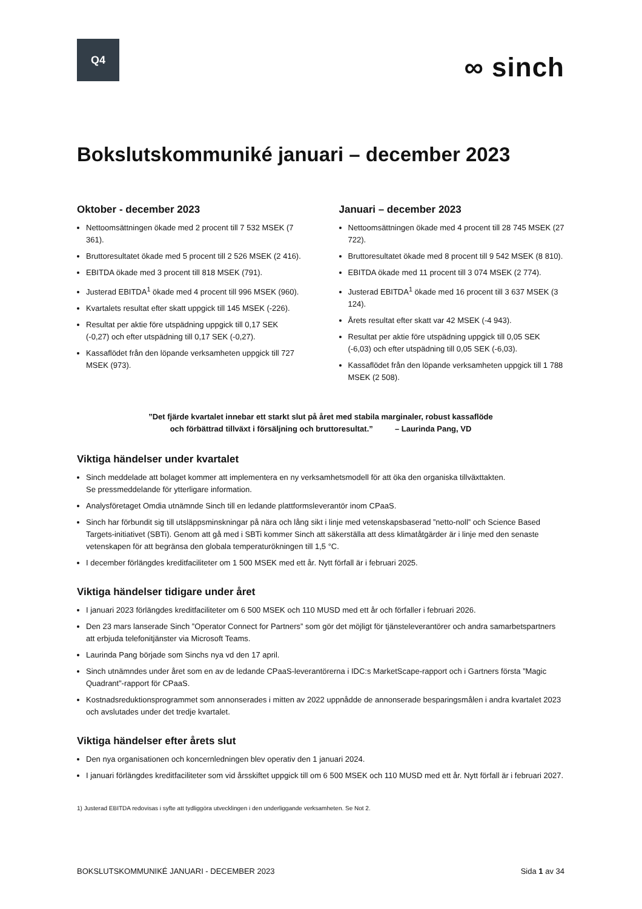Q4
∞ sinch
Bokslutskommuniké januari – december 2023
Oktober - december 2023
Nettoomsättningen ökade med 2 procent till 7 532 MSEK (7 361).
Bruttoresultatet ökade med 5 procent till 2 526 MSEK (2 416).
EBITDA ökade med 3 procent till 818 MSEK (791).
Justerad EBITDA<sup>1</sup> ökade med 4 procent till 996 MSEK (960).
Kvartalets resultat efter skatt uppgick till 145 MSEK (-226).
Resultat per aktie före utspädning uppgick till 0,17 SEK (-0,27) och efter utspädning till 0,17 SEK (-0,27).
Kassaflödet från den löpande verksamheten uppgick till 727 MSEK (973).
Januari – december 2023
Nettoomsättningen ökade med 4 procent till 28 745 MSEK (27 722).
Bruttoresultatet ökade med 8 procent till 9 542 MSEK (8 810).
EBITDA ökade med 11 procent till 3 074 MSEK (2 774).
Justerad EBITDA<sup>1</sup> ökade med 16 procent till 3 637 MSEK (3 124).
Årets resultat efter skatt var 42 MSEK (-4 943).
Resultat per aktie före utspädning uppgick till 0,05 SEK (-6,03) och efter utspädning till 0,05 SEK (-6,03).
Kassaflödet från den löpande verksamheten uppgick till 1 788 MSEK (2 508).
”Det fjärde kvartalet innebar ett starkt slut på året med stabila marginaler, robust kassaflöde
och förbättrad tillväxt i försäljning och bruttoresultat.” – Laurinda Pang, VD
Viktiga händelser under kvartalet
Sinch meddelade att bolaget kommer att implementera en ny verksamhetsmodell för att öka den organiska tillväxttakten.
Se pressmeddelande för ytterligare information.
Analysföretaget Omdia utnämnde Sinch till en ledande plattformsleverantör inom CPaaS.
Sinch har förbundit sig till utsläppsminskningar på nära och lång sikt i linje med vetenskapsbaserad ”netto-noll” och Science Based Targets-initiativet (SBTi). Genom att gå med i SBTi kommer Sinch att säkerställa att dess klimatåtgärder är i linje med den senaste vetenskapen för att begränsa den globala temperaturökningen till 1,5 °C.
I december förlängdes kreditfaciliteter om 1 500 MSEK med ett år. Nytt förfall är i februari 2025.
Viktiga händelser tidigare under året
I januari 2023 förlängdes kreditfaciliteter om 6 500 MSEK och 110 MUSD med ett år och förfaller i februari 2026.
Den 23 mars lanserade Sinch ”Operator Connect for Partners” som gör det möjligt för tjänsteleverantörer och andra samarbetspartners att erbjuda telefonitjänster via Microsoft Teams.
Laurinda Pang började som Sinchs nya vd den 17 april.
Sinch utnämndes under året som en av de ledande CPaaS-leverantörerna i IDC:s MarketScape-rapport och i Gartners första ”Magic Quadrant”-rapport för CPaaS.
Kostnadsreduktionsprogrammet som annonserades i mitten av 2022 uppnådde de annonserade besparingsmålen i andra kvartalet 2023 och avslutades under det tredje kvartalet.
Viktiga händelser efter årets slut
Den nya organisationen och koncernledningen blev operativ den 1 januari 2024.
I januari förlängdes kreditfaciliteter som vid årsskiftet uppgick till om 6 500 MSEK och 110 MUSD med ett år. Nytt förfall är i februari 2027.
1) Justerad EBITDA redovisas i syfte att tydliggöra utvecklingen i den underliggande verksamheten. Se Not 2.
BOKSLUTSKOMMUNIKÉ JANUARI - DECEMBER 2023 Sida 1 av 34